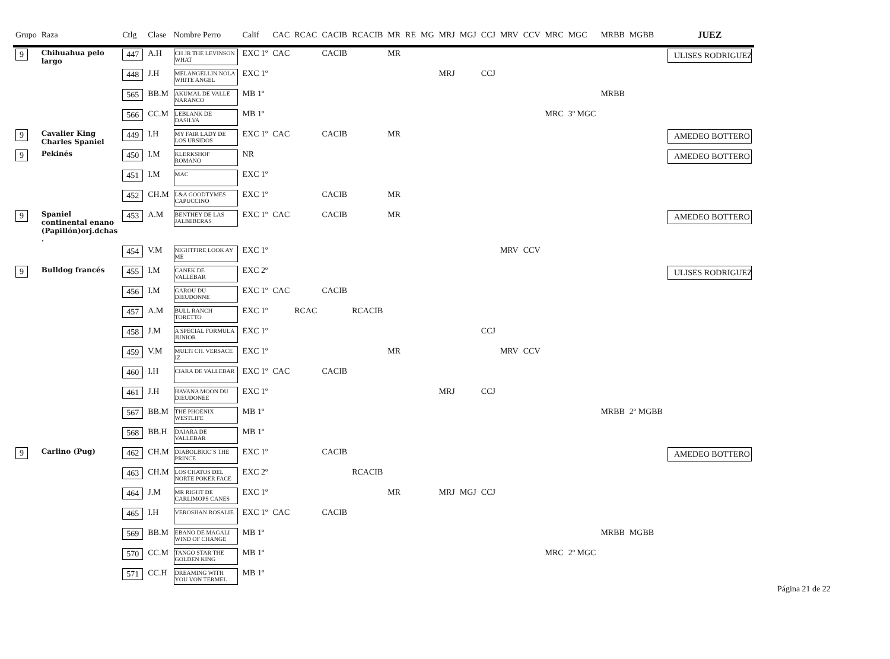| Grupo | Raza | Ctlg | Clase | Nombre Perro | Calif | CAC | RCAC | CACIB | RCACIB | MR | RE | MG | MRJ | MGJ | CCJ | MRV | CCV | MRC | MGC | MRBB | MGBB | JUEZ |
| --- | --- | --- | --- | --- | --- | --- | --- | --- | --- | --- | --- | --- | --- | --- | --- | --- | --- | --- | --- | --- | --- | --- |
| 9 | Chihuahua pelo largo | 447 | A.H | CH JR THE LEVINSON WHAT | EXC 1º | CAC | | CACIB | | MR | | | | | | | | | | | | ULISES RODRIGUEZ |
| | | 448 | J.H | MELANGELLIN NOLA WHITE ANGEL | EXC 1º | | | | | | | | MRJ | | CCJ | | | | | | | |
| | | 565 | BB.M | AKUMAL DE VALLE NARANCO | MB 1º | | | | | | | | | | | | | | | MRBB | | |
| | | 566 | CC.M | LEBLANK DE DASILVA | MB 1º | | | | | | | | | | | | | MRC | 3º MGC | | | |
| 9 | Cavalier King Charles Spaniel | 449 | I.H | MY FAIR LADY DE LOS URSIDOS | EXC 1º | CAC | | CACIB | | MR | | | | | | | | | | | | AMEDEO BOTTERO |
| 9 | Pekinés | 450 | I.M | KLERKSHOF ROMANO | NR | | | | | | | | | | | | | | | | | AMEDEO BOTTERO |
| | | 451 | I.M | MAC | EXC 1º | | | | | | | | | | | | | | | | | |
| | | 452 | CH.M | L&A GOODTYMES CAPUCCINO | EXC 1º | | | CACIB | | MR | | | | | | | | | | | | |
| 9 | Spaniel continental enano (Papillón)orj.dchas . | 453 | A.M | BENTHEY DE LAS JALBEBERAS | EXC 1º | CAC | | CACIB | | MR | | | | | | | | | | | | AMEDEO BOTTERO |
| | | 454 | V.M | NIGHTFIRE LOOK AY ME | EXC 1º | | | | | | | | | | | MRV | CCV | | | | | |
| 9 | Bulldog francés | 455 | I.M | CANEK DE VALLEBAR | EXC 2º | | | | | | | | | | | | | | | | | ULISES RODRIGUEZ |
| | | 456 | I.M | GAROU DU DIEUDONNE | EXC 1º | CAC | | CACIB | | | | | | | | | | | | | | |
| | | 457 | A.M | BULL RANCH TORETTO | EXC 1º | | RCAC | | RCACIB | | | | | | | | | | | | | |
| | | 458 | J.M | A SPECIAL FORMULA JUNIOR | EXC 1º | | | | | | | | | | CCJ | | | | | | | |
| | | 459 | V.M | MULTI CH. VERSACE IZ | EXC 1º | | | | | MR | | | | | | MRV | CCV | | | | | |
| | | 460 | I.H | CIARA DE VALLEBAR | EXC 1º | CAC | | CACIB | | | | | | | | | | | | | | |
| | | 461 | J.H | HAVANA MOON DU DIEUDONEE | EXC 1º | | | | | | | | MRJ | | CCJ | | | | | | | |
| | | 567 | BB.M | THE PHOENIX WESTLIFE | MB 1º | | | | | | | | | | | | | | | MRBB | 2º MGBB | |
| | | 568 | BB.H | DAIARA DE VALLEBAR | MB 1º | | | | | | | | | | | | | | | | | |
| 9 | Carlino (Pug) | 462 | CH.M | DIABOLBRIC´S THE PRINCE | EXC 1º | | | CACIB | | | | | | | | | | | | | | AMEDEO BOTTERO |
| | | 463 | CH.M | LOS CHATOS DEL NORTE POKER FACE | EXC 2º | | | | RCACIB | | | | | | | | | | | | | |
| | | 464 | J.M | MR RIGHT DE CARLIMOPS CANES | EXC 1º | | | | | MR | | | MRJ | MGJ | CCJ | | | | | | | |
| | | 465 | I.H | VEROSHAN ROSALIE | EXC 1º | CAC | | CACIB | | | | | | | | | | | | | | |
| | | 569 | BB.M | EBANO DE MAGALI WIND OF CHANGE | MB 1º | | | | | | | | | | | | | | | MRBB | MGBB | |
| | | 570 | CC.M | TANGO STAR THE GOLDEN KING | MB 1º | | | | | | | | | | | | | MRC | 2º MGC | | | |
| | | 571 | CC.H | DREAMING WITH YOU VON TERMEL | MB 1º | | | | | | | | | | | | | | | | | |
Página 21 de 22